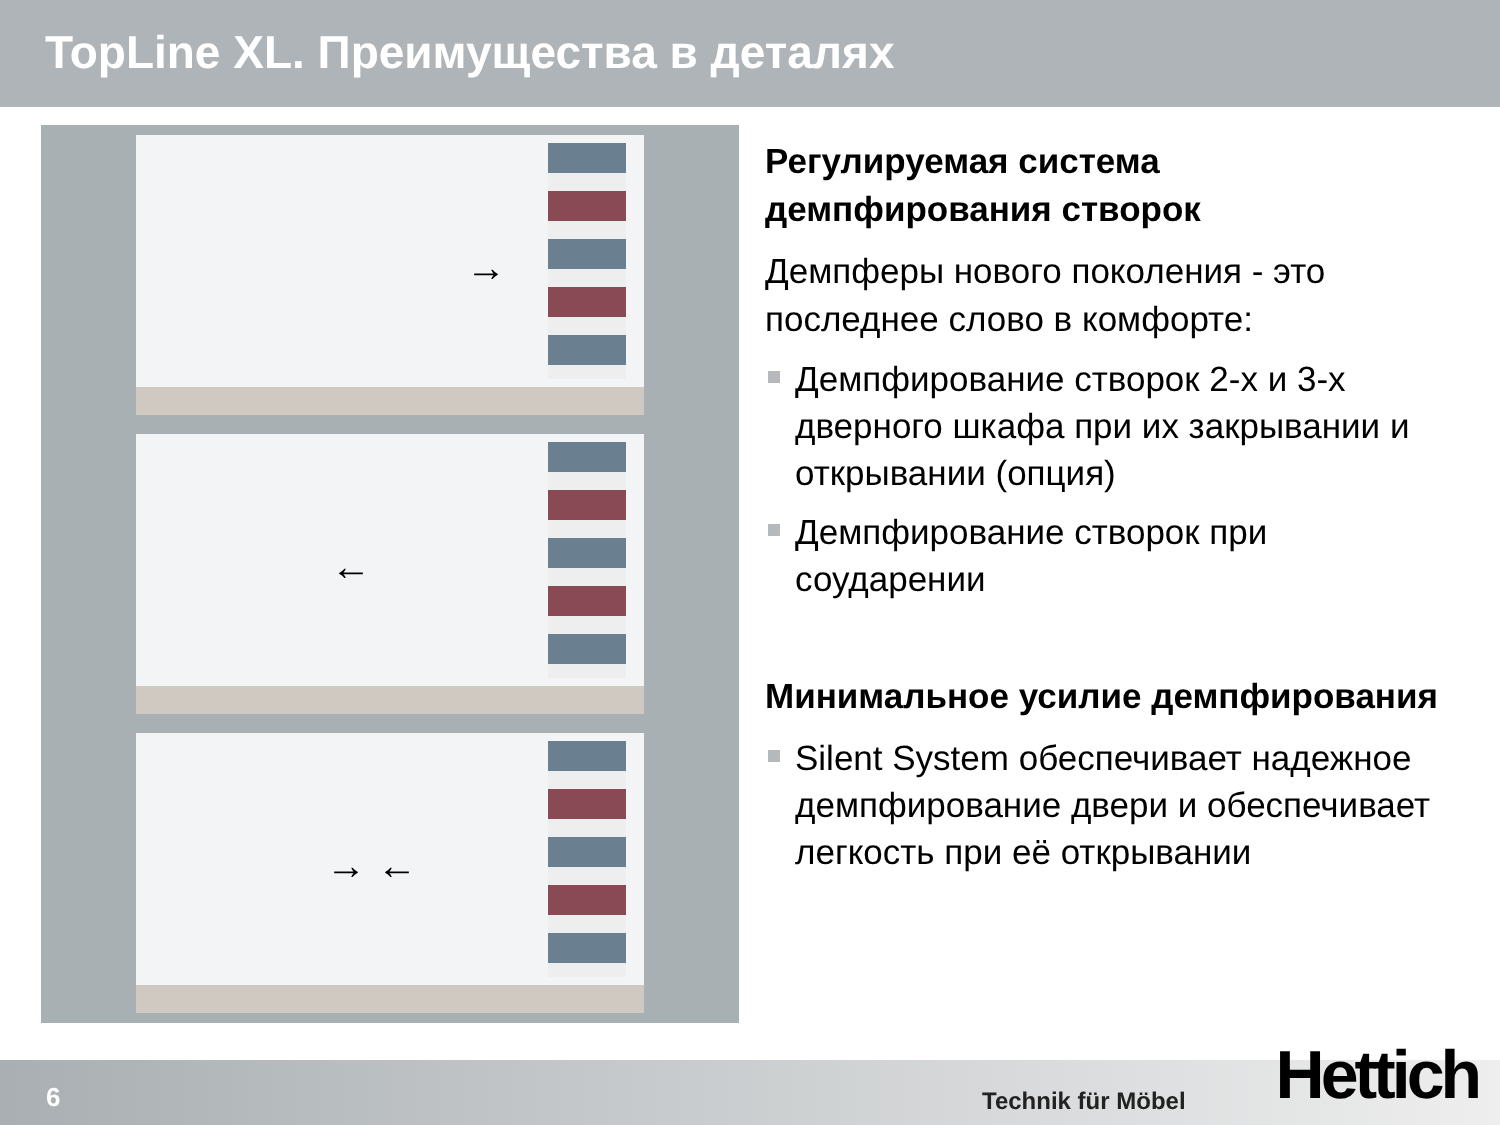TopLine XL. Преимущества в деталях
→
←
→ ←
Регулируемая система демпфирования створок
Демпферы нового поколения - это последнее слово в комфорте:
Демпфирование створок 2-х и 3-х дверного шкафа при их закрывании и открывании (опция)
Демпфирование створок при соударении
Минимальное усилие демпфирования
Silent System обеспечивает надежное демпфирование двери и обеспечивает легкость при её открывании
6 Technik für Möbel Hettich